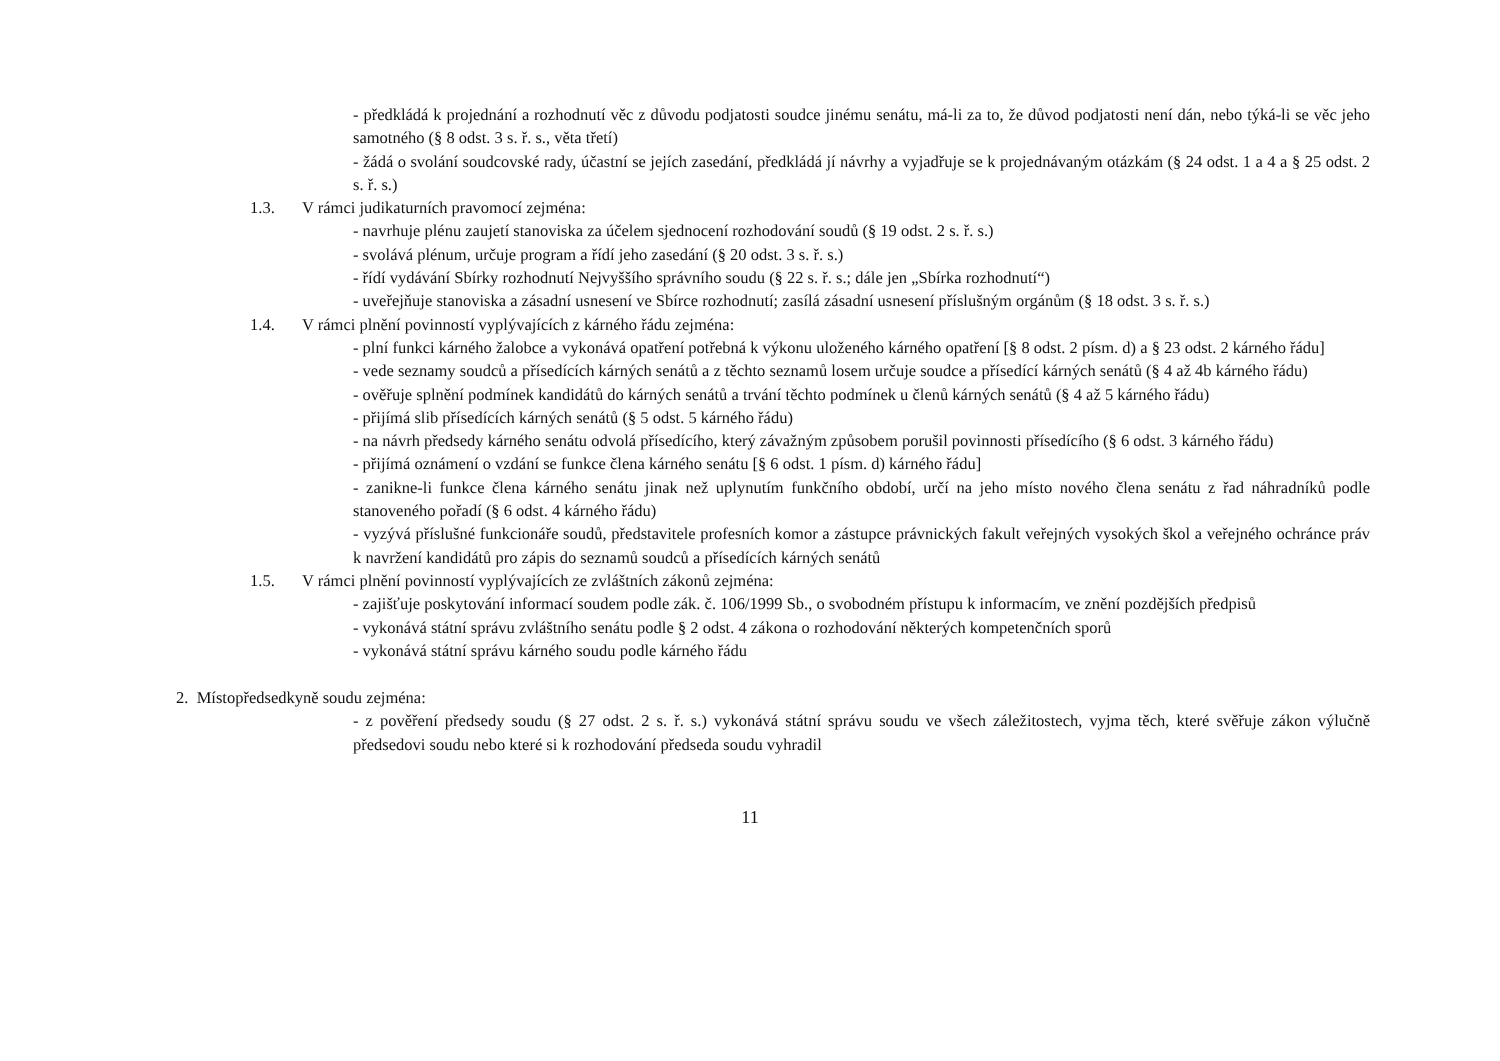- předkládá k projednání a rozhodnutí věc z důvodu podjatosti soudce jinému senátu, má-li za to, že důvod podjatosti není dán, nebo týká-li se věc jeho samotného (§ 8 odst. 3 s. ř. s., věta třetí)
- žádá o svolání soudcovské rady, účastní se jejích zasedání, předkládá jí návrhy a vyjadřuje se k projednávaným otázkám (§ 24 odst. 1 a 4 a § 25 odst. 2 s. ř. s.)
1.3. V rámci judikaturních pravomocí zejména:
- navrhuje plénu zaujetí stanoviska za účelem sjednocení rozhodování soudů (§ 19 odst. 2 s. ř. s.)
- svolává plénum, určuje program a řídí jeho zasedání (§ 20 odst. 3 s. ř. s.)
- řídí vydávání Sbírky rozhodnutí Nejvyššího správního soudu (§ 22 s. ř. s.; dále jen „Sbírka rozhodnutí“)
- uveřejňuje stanoviska a zásadní usnesení ve Sbírce rozhodnutí; zasílá zásadní usnesení příslušným orgánům (§ 18 odst. 3 s. ř. s.)
1.4. V rámci plnění povinností vyplývajících z kárného řádu zejména:
- plní funkci kárného žalobce a vykonává opatření potřebná k výkonu uloženého kárného opatření [§ 8 odst. 2 písm. d) a § 23 odst. 2 kárného řádu]
- vede seznamy soudců a přísedících kárných senátů a z těchto seznamů losem určuje soudce a přísedící kárných senátů (§ 4 až 4b kárného řádu)
- ověřuje splnění podmínek kandidátů do kárných senátů a trvání těchto podmínek u členů kárných senátů (§ 4 až 5 kárného řádu)
- přijímá slib přísedících kárných senátů (§ 5 odst. 5 kárného řádu)
- na návrh předsedy kárného senátu odvolá přísedícího, který závažným způsobem porušil povinnosti přísedícího (§ 6 odst. 3 kárného řádu)
- přijímá oznámení o vzdání se funkce člena kárného senátu [§ 6 odst. 1 písm. d) kárného řádu]
- zanikne-li funkce člena kárného senátu jinak než uplynutím funkčního období, určí na jeho místo nového člena senátu z řad náhradníků podle stanoveného pořadí (§ 6 odst. 4 kárného řádu)
- vyzývá příslušné funkcionáře soudů, představitele profesních komor a zástupce právnických fakult veřejných vysokých škol a veřejného ochránce práv k navržení kandidátů pro zápis do seznamů soudců a přísedících kárných senátů
1.5. V rámci plnění povinností vyplývajících ze zvláštních zákonů zejména:
- zajišťuje poskytování informací soudem podle zák. č. 106/1999 Sb., o svobodném přístupu k informacím, ve znění pozdějších předpisů
- vykonává státní správu zvláštního senátu podle § 2 odst. 4 zákona o rozhodování některých kompetenčních sporů
- vykonává státní správu kárného soudu podle kárného řádu
2. Místopředsedkyně soudu zejména:
- z pověření předsedy soudu (§ 27 odst. 2 s. ř. s.) vykonává státní správu soudu ve všech záležitostech, vyjma těch, které svěřuje zákon výlučně předsedovi soudu nebo které si k rozhodování předseda soudu vyhradil
11